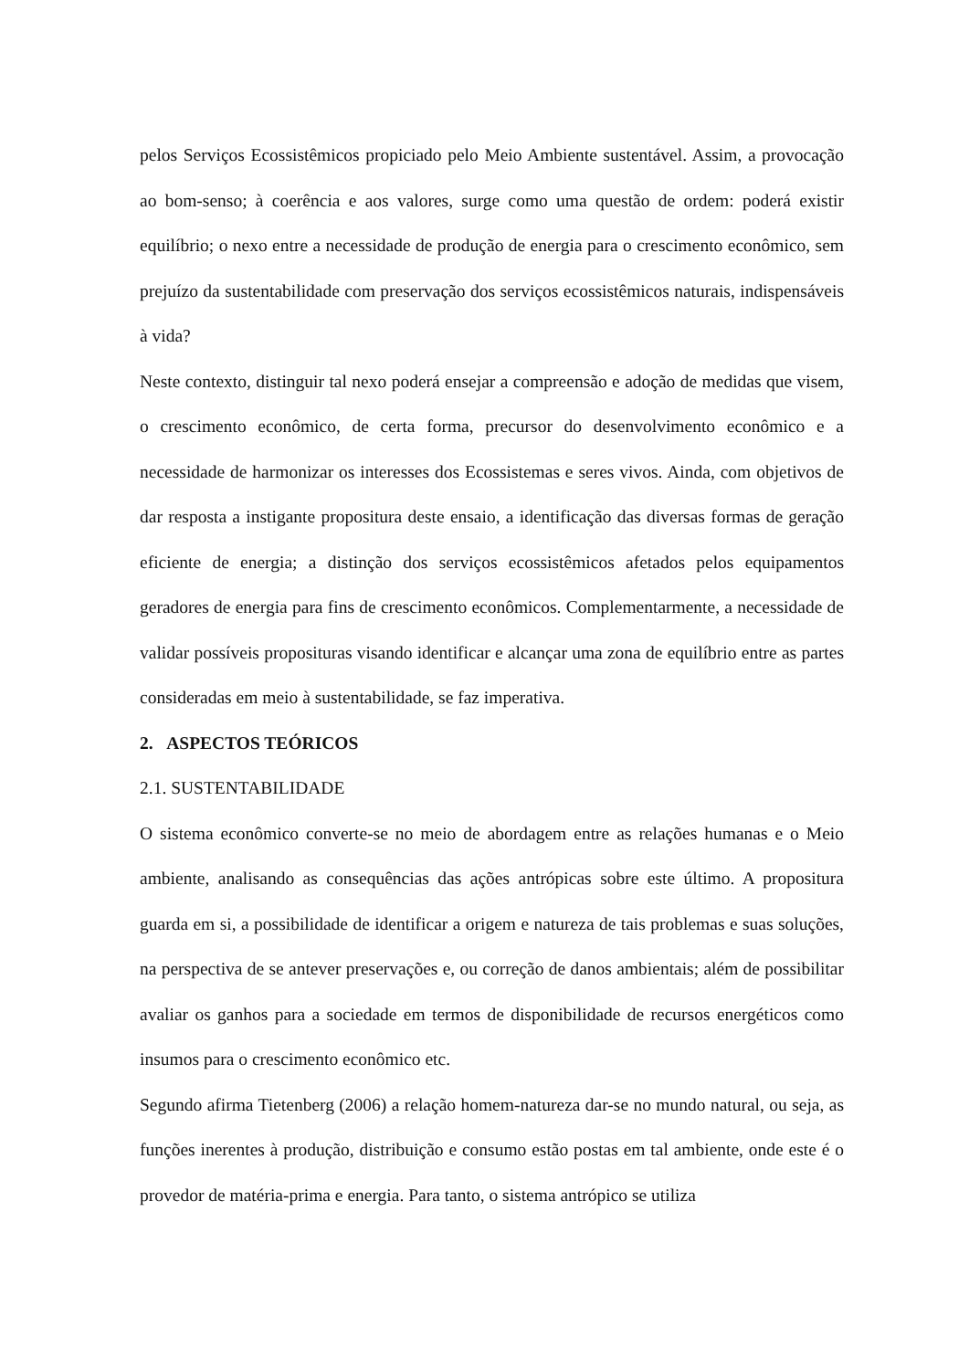pelos Serviços Ecossistêmicos propiciado pelo Meio Ambiente sustentável. Assim, a provocação ao bom-senso; à coerência e aos valores, surge como uma questão de ordem: poderá existir equilíbrio; o nexo entre a necessidade de produção de energia para o crescimento econômico, sem prejuízo da sustentabilidade com preservação dos serviços ecossistêmicos naturais, indispensáveis à vida?
Neste contexto, distinguir tal nexo poderá ensejar a compreensão e adoção de medidas que visem, o crescimento econômico, de certa forma, precursor do desenvolvimento econômico e a necessidade de harmonizar os interesses dos Ecossistemas e seres vivos. Ainda, com objetivos de dar resposta a instigante propositura deste ensaio, a identificação das diversas formas de geração eficiente de energia; a distinção dos serviços ecossistêmicos afetados pelos equipamentos geradores de energia para fins de crescimento econômicos. Complementarmente, a necessidade de validar possíveis proposituras visando identificar e alcançar uma zona de equilíbrio entre as partes consideradas em meio à sustentabilidade, se faz imperativa.
2. ASPECTOS TEÓRICOS
2.1. SUSTENTABILIDADE
O sistema econômico converte-se no meio de abordagem entre as relações humanas e o Meio ambiente, analisando as consequências das ações antrópicas sobre este último. A propositura guarda em si, a possibilidade de identificar a origem e natureza de tais problemas e suas soluções, na perspectiva de se antever preservações e, ou correção de danos ambientais; além de possibilitar avaliar os ganhos para a sociedade em termos de disponibilidade de recursos energéticos como insumos para o crescimento econômico etc.
Segundo afirma Tietenberg (2006) a relação homem-natureza dar-se no mundo natural, ou seja, as funções inerentes à produção, distribuição e consumo estão postas em tal ambiente, onde este é o provedor de matéria-prima e energia. Para tanto, o sistema antrópico se utiliza